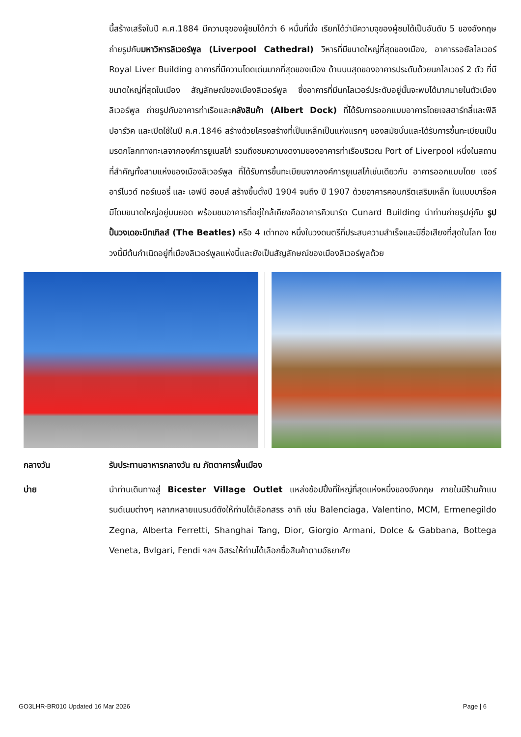นี้สร้างเสร็จในปี ค.ศ.1884 มีความจุของผู้ชมได้กว่า 6 หมื่นที่นั่ง เรียกได้ว่ามีความจุของผู้ชมได้เป็นอันดับ 5 ของอังกฤษ ถ่ายรูปกับมหาวิหารลิเวอร์พูล (Liverpool Cathedral) วิหารที่มีขนาดใหญ่ที่สุดของเมือง, อาคารรอยัลไลเวอร์ Royal Liver Building อาคารที่มีความโดดเด่นมากที่สุดของเมือง ด้านบนสุดของอาคารประดับด้วยนกไลเวอร์ 2 ตัว ที่มีขนาดใหญ่ที่สุดในเมือง สัญลักษณ์ของเมืองลิเวอร์พูล ซึ่งอาคารที่มีนกไลเวอร์ประดับอยู่นั้นจะพบได้มากมายในตัวเมืองลิเวอร์พูล ถ่ายรูปกับอาคารท่าเรือและคลังสินค้า (Albert Dock) ที่ได้รับการออกแบบอาคารโดยเจสฮาร์ทลี่และฟิลิปอาร์วิค และเปิดใช้ในปี ค.ศ.1846 สร้างด้วยโครงสร้างที่เป็นเหล็กเป็นแห่งแรกๆ ของสมัยนั้นและได้รับการขึ้นทะเบียนเป็นมรดกโลกทางทะเลจากองค์การยูเนสโก้ รวมถึงชมความงดงามของอาคารท่าเรือบริเวณ Port of Liverpool หนึ่งในสถานที่สำคัญทั้งสามแห่งของเมืองลิเวอร์พูล ที่ได้รับการขึ้นทะเบียนจากองค์การยูเนสโก้เช่นเดียวกัน อาคารออกแบบโดย เซอร์อาร์โนวด์ ทอร์เนอรี่ และ เอฟบี ฮอบส์ สร้างขึ้นตั้งปี 1904 จนถึง ปี 1907 ด้วยอาคารคอนกรีตเสริมเหล็ก ในแบบบาร็อค มีโดมขนาดใหญ่อยู่บนยอด พร้อมชมอาคารที่อยู่ใกล้เคียงคืออาคารคิวนาร์ด Cunard Building นำท่านถ่ายรูปคู่กับ รูปปั้นวงเดอะบีทเทิลส์ (The Beatles) หรือ 4 เต่าทอง หนึ่งในวงดนตรีที่ประสบความสำเร็จและมีชื่อเสียงที่สุดในโลก โดยวงนี้มีต้นกำเนิดอยู่ที่เมืองลิเวอร์พูลแห่งนี้และยังเป็นสัญลักษณ์ของเมืองลิเวอร์พูลด้วย
กลางวัน รับประทานอาหารกลางวัน ณ ภัตตาคารพื้นเมือง
บ่าย นำท่านเดินทางสู่ Bicester Village Outlet แหล่งช้อปปิ้งที่ใหญ่ที่สุดแห่งหนึ่งของอังกฤษ ภายในมีร้านค้าแบรนด์เนมต่างๆ หลากหลายแบรนด์ดังให้ท่านได้เลือกสรร อาทิ เช่น Balenciaga, Valentino, MCM, Ermenegildo Zegna, Alberta Ferretti, Shanghai Tang, Dior, Giorgio Armani, Dolce & Gabbana, Bottega Veneta, Bvlgari, Fendi ฯลฯ อิสระให้ท่านได้เลือกซื้อสินค้าตามอัธยาศัย
GO3LHR-BR010 Updated 16 Mar 2026 Page | 6